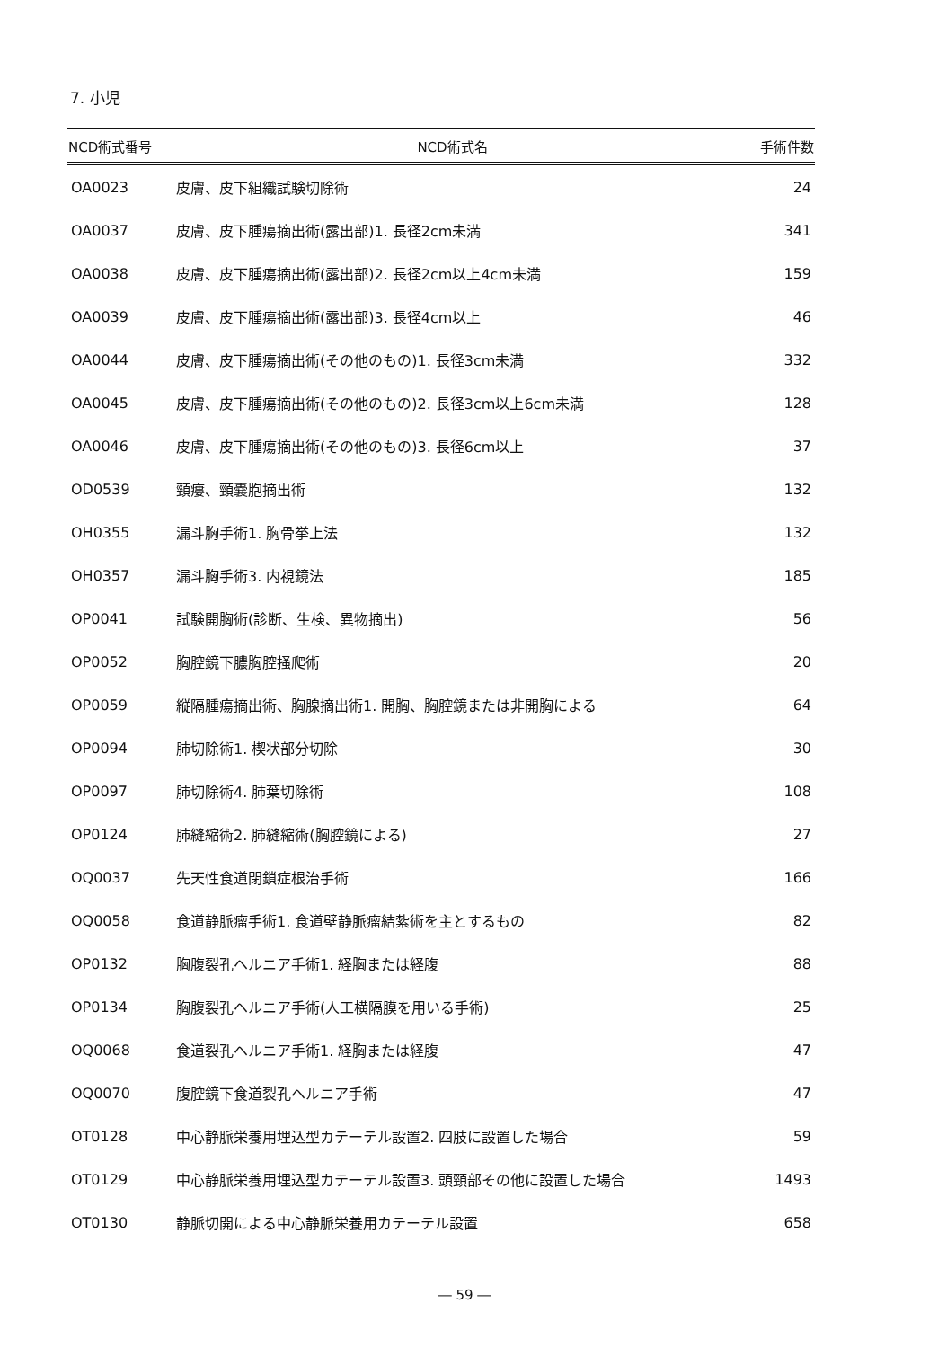7. 小児
| NCD術式番号 | NCD術式名 | 手術件数 |
| --- | --- | --- |
| OA0023 | 皮膚、皮下組織試験切除術 | 24 |
| OA0037 | 皮膚、皮下腫瘍摘出術(露出部)1. 長径2cm未満 | 341 |
| OA0038 | 皮膚、皮下腫瘍摘出術(露出部)2. 長径2cm以上4cm未満 | 159 |
| OA0039 | 皮膚、皮下腫瘍摘出術(露出部)3. 長径4cm以上 | 46 |
| OA0044 | 皮膚、皮下腫瘍摘出術(その他のもの)1. 長径3cm未満 | 332 |
| OA0045 | 皮膚、皮下腫瘍摘出術(その他のもの)2. 長径3cm以上6cm未満 | 128 |
| OA0046 | 皮膚、皮下腫瘍摘出術(その他のもの)3. 長径6cm以上 | 37 |
| OD0539 | 頸瘻、頸嚢胞摘出術 | 132 |
| OH0355 | 漏斗胸手術1. 胸骨挙上法 | 132 |
| OH0357 | 漏斗胸手術3. 内視鏡法 | 185 |
| OP0041 | 試験開胸術(診断、生検、異物摘出) | 56 |
| OP0052 | 胸腔鏡下膿胸腔掻爬術 | 20 |
| OP0059 | 縦隔腫瘍摘出術、胸腺摘出術1. 開胸、胸腔鏡または非開胸による | 64 |
| OP0094 | 肺切除術1. 楔状部分切除 | 30 |
| OP0097 | 肺切除術4. 肺葉切除術 | 108 |
| OP0124 | 肺縫縮術2. 肺縫縮術(胸腔鏡による) | 27 |
| OQ0037 | 先天性食道閉鎖症根治手術 | 166 |
| OQ0058 | 食道静脈瘤手術1. 食道壁静脈瘤結紮術を主とするもの | 82 |
| OP0132 | 胸腹裂孔ヘルニア手術1. 経胸または経腹 | 88 |
| OP0134 | 胸腹裂孔ヘルニア手術(人工横隔膜を用いる手術) | 25 |
| OQ0068 | 食道裂孔ヘルニア手術1. 経胸または経腹 | 47 |
| OQ0070 | 腹腔鏡下食道裂孔ヘルニア手術 | 47 |
| OT0128 | 中心静脈栄養用埋込型カテーテル設置2. 四肢に設置した場合 | 59 |
| OT0129 | 中心静脈栄養用埋込型カテーテル設置3. 頭頸部その他に設置した場合 | 1493 |
| OT0130 | 静脈切開による中心静脈栄養用カテーテル設置 | 658 |
― 59 ―